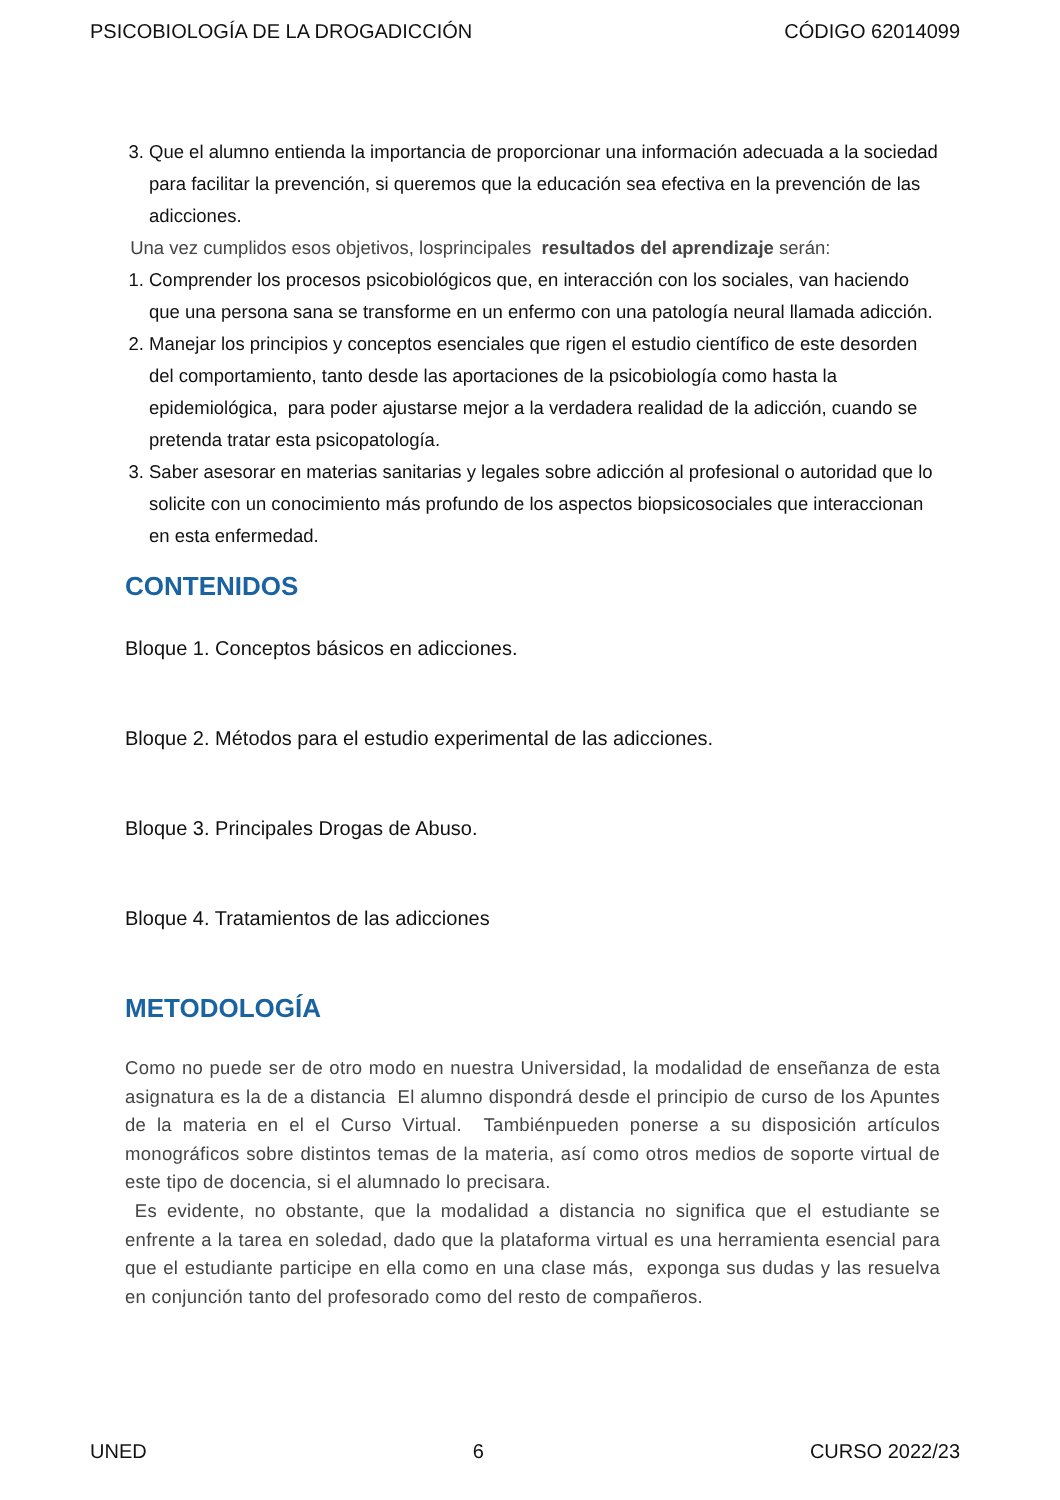PSICOBIOLOGÍA DE LA DROGADICCIÓN CÓDIGO 62014099
3. Que el alumno entienda la importancia de proporcionar una información adecuada a la sociedad para facilitar la prevención, si queremos que la educación sea efectiva en la prevención de las adicciones.
Una vez cumplidos esos objetivos, losprincipales resultados del aprendizaje serán:
1. Comprender los procesos psicobiológicos que, en interacción con los sociales, van haciendo que una persona sana se transforme en un enfermo con una patología neural llamada adicción.
2. Manejar los principios y conceptos esenciales que rigen el estudio científico de este desorden del comportamiento, tanto desde las aportaciones de la psicobiología como hasta la epidemiológica, para poder ajustarse mejor a la verdadera realidad de la adicción, cuando se pretenda tratar esta psicopatología.
3. Saber asesorar en materias sanitarias y legales sobre adicción al profesional o autoridad que lo solicite con un conocimiento más profundo de los aspectos biopsicosociales que interaccionan en esta enfermedad.
CONTENIDOS
Bloque 1. Conceptos básicos en adicciones.
Bloque 2. Métodos para el estudio experimental de las adicciones.
Bloque 3. Principales Drogas de Abuso.
Bloque 4. Tratamientos de las adicciones
METODOLOGÍA
Como no puede ser de otro modo en nuestra Universidad, la modalidad de enseñanza de esta asignatura es la de a distancia El alumno dispondrá desde el principio de curso de los Apuntes de la materia en el el Curso Virtual. Tambiénpueden ponerse a su disposición artículos monográficos sobre distintos temas de la materia, así como otros medios de soporte virtual de este tipo de docencia, si el alumnado lo precisara.
Es evidente, no obstante, que la modalidad a distancia no significa que el estudiante se enfrente a la tarea en soledad, dado que la plataforma virtual es una herramienta esencial para que el estudiante participe en ella como en una clase más, exponga sus dudas y las resuelva en conjunción tanto del profesorado como del resto de compañeros.
UNED 6 CURSO 2022/23